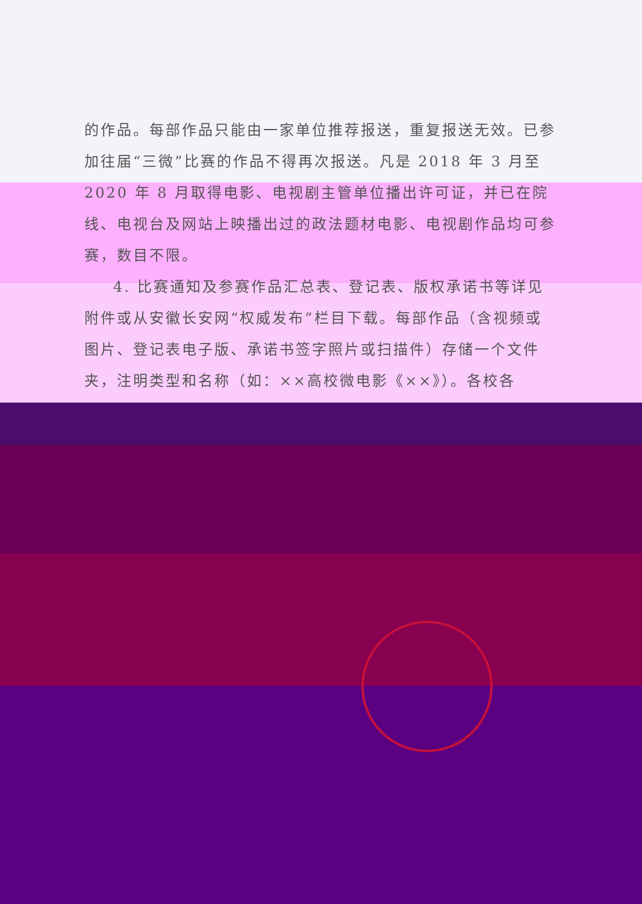的作品。每部作品只能由一家单位推荐报送，重复报送无效。已参加往届“三微”比赛的作品不得再次报送。凡是 2018 年 3 月至 2020 年 8 月取得电影、电视剧主管单位播出许可证，并已在院线、电视台及网站上映播出过的政法题材电影、电视剧作品均可参赛，数目不限。
4. 比赛通知及参赛作品汇总表、登记表、版权承诺书等详见附件或从安徽长安网“权威发布”栏目下载。每部作品（含视频或图片、登记表电子版、承诺书签字照片或扫描件）存储一个文件夹，注明类型和名称（如：××高校微电影《××》）。各校各